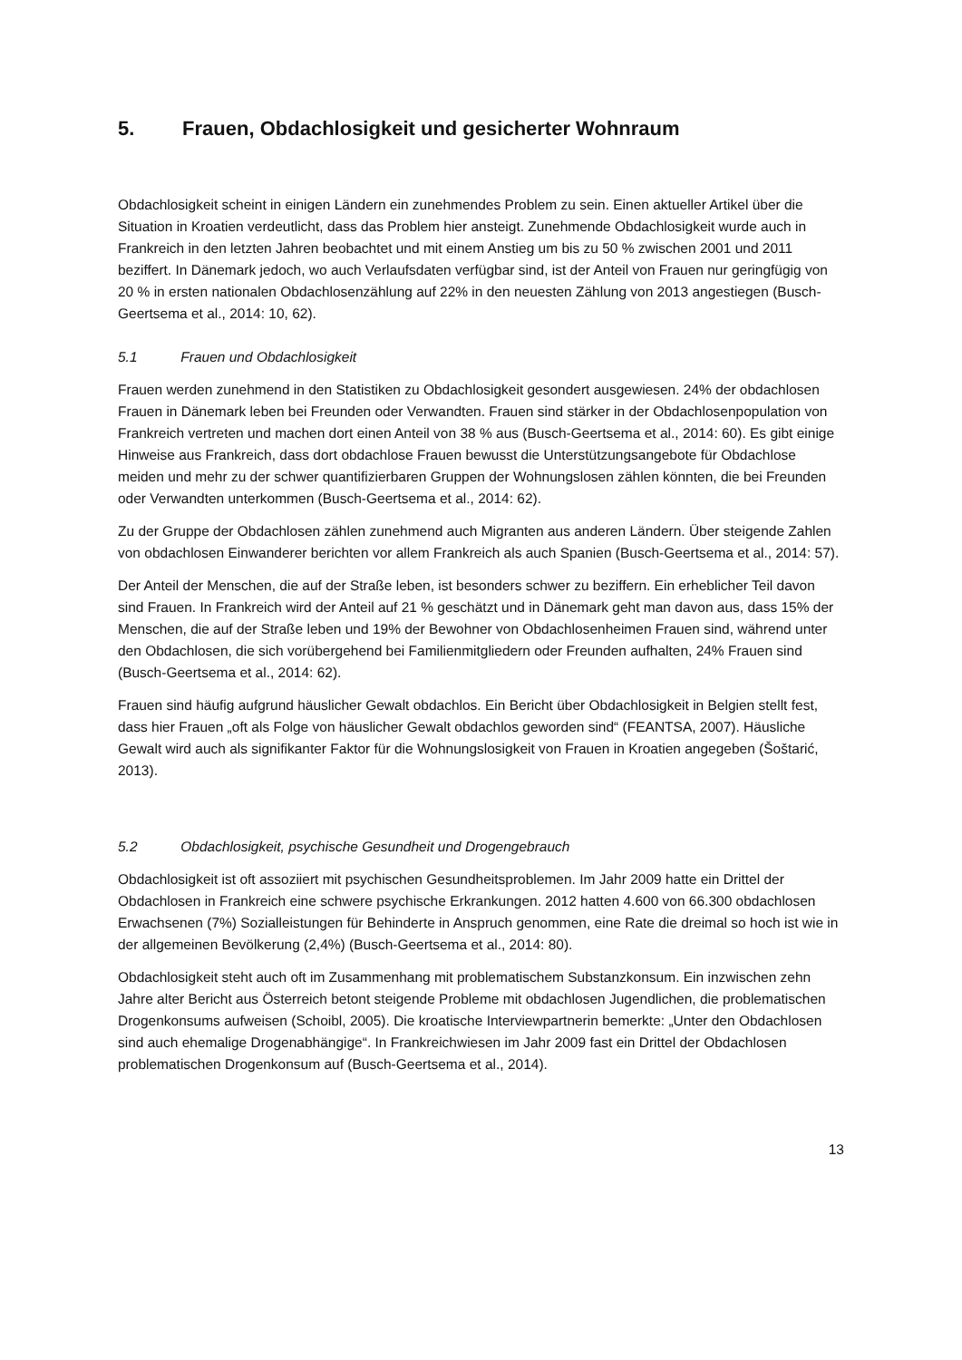5. Frauen, Obdachlosigkeit und gesicherter Wohnraum
Obdachlosigkeit scheint in einigen Ländern ein zunehmendes Problem zu sein. Einen aktueller Artikel über die Situation in Kroatien verdeutlicht, dass das Problem hier ansteigt. Zunehmende Obdachlosigkeit wurde auch in Frankreich in den letzten Jahren beobachtet und mit einem Anstieg um bis zu 50 % zwischen 2001 und 2011 beziffert. In Dänemark jedoch, wo auch Verlaufsdaten verfügbar sind, ist der Anteil von Frauen nur geringfügig von 20 % in ersten nationalen Obdachlosenzählung auf 22% in den neuesten Zählung von 2013 angestiegen (Busch-Geertsema et al., 2014: 10, 62).
5.1 Frauen und Obdachlosigkeit
Frauen werden zunehmend in den Statistiken zu Obdachlosigkeit gesondert ausgewiesen. 24% der obdachlosen Frauen in Dänemark leben bei Freunden oder Verwandten. Frauen sind stärker in der Obdachlosenpopulation von Frankreich vertreten und machen dort einen Anteil von 38 % aus (Busch-Geertsema et al., 2014: 60). Es gibt einige Hinweise aus Frankreich, dass dort obdachlose Frauen bewusst die Unterstützungsangebote für Obdachlose meiden und mehr zu der schwer quantifizierbaren Gruppen der Wohnungslosen zählen könnten, die bei Freunden oder Verwandten unterkommen (Busch-Geertsema et al., 2014: 62).
Zu der Gruppe der Obdachlosen zählen zunehmend auch Migranten aus anderen Ländern. Über steigende Zahlen von obdachlosen Einwanderer berichten vor allem Frankreich als auch Spanien (Busch-Geertsema et al., 2014: 57).
Der Anteil der Menschen, die auf der Straße leben, ist besonders schwer zu beziffern. Ein erheblicher Teil davon sind Frauen. In Frankreich wird der Anteil auf 21 % geschätzt und in Dänemark geht man davon aus, dass 15% der Menschen, die auf der Straße leben und 19% der Bewohner von Obdachlosenheimen Frauen sind, während unter den Obdachlosen, die sich vorübergehend bei Familienmitgliedern oder Freunden aufhalten, 24% Frauen sind (Busch-Geertsema et al., 2014: 62).
Frauen sind häufig aufgrund häuslicher Gewalt obdachlos. Ein Bericht über Obdachlosigkeit in Belgien stellt fest, dass hier Frauen „oft als Folge von häuslicher Gewalt obdachlos geworden sind“ (FEANTSA, 2007). Häusliche Gewalt wird auch als signifikanter Faktor für die Wohnungslosigkeit von Frauen in Kroatien angegeben (Šoštarić, 2013).
5.2 Obdachlosigkeit, psychische Gesundheit und Drogengebrauch
Obdachlosigkeit ist oft assoziiert mit psychischen Gesundheitsproblemen. Im Jahr 2009 hatte ein Drittel der Obdachlosen in Frankreich eine schwere psychische Erkrankungen. 2012 hatten 4.600 von 66.300 obdachlosen Erwachsenen (7%) Sozialleistungen für Behinderte in Anspruch genommen, eine Rate die dreimal so hoch ist wie in der allgemeinen Bevölkerung (2,4%) (Busch-Geertsema et al., 2014: 80).
Obdachlosigkeit steht auch oft im Zusammenhang mit problematischem Substanzkonsum. Ein inzwischen zehn Jahre alter Bericht aus Österreich betont steigende Probleme mit obdachlosen Jugendlichen, die problematischen Drogenkonsums aufweisen (Schoibl, 2005). Die kroatische Interviewpartnerin bemerkte: „Unter den Obdachlosen sind auch ehemalige Drogenabhängige“. In Frankreichwiesen im Jahr 2009 fast ein Drittel der Obdachlosen problematischen Drogenkonsum auf (Busch-Geertsema et al., 2014).
13